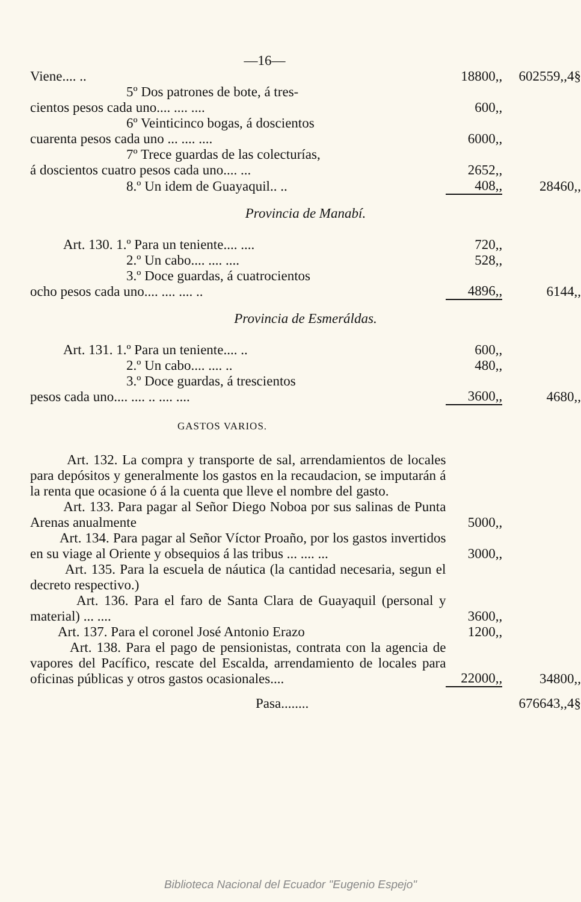—16—
| Viene.... .. | 18800,, | 602559,,4§ |
| 5º Dos patrones de bote, á tres- cientos pesos cada uno.... .... .... | 600,, | |
| 6º Veinticinco bogas, á doscientos cuarenta pesos cada uno ... .... .... | 6000,, | |
| 7º Trece guardas de las colecturías, á doscientos cuatro pesos cada uno.... ... | 2652,, | |
| 8.º Un idem de Guayaquil.. .. | 408,, | 28460,, |
| Provincia de Manabí. | | |
| Art. 130. 1.º Para un teniente.... .... | 720,, | |
| 2.º Un cabo.... .... .... | 528,, | |
| 3.º Doce guardas, á cuatrocientos ocho pesos cada uno.... .... .... .. | 4896,, | 6144,, |
| Provincia de Esmeráldas. | | |
| Art. 131. 1.º Para un teniente.... .. | 600,, | |
| 2.º Un cabo.... .... .. | 480,, | |
| 3.º Doce guardas, á trescientos pesos cada uno.... .... .. .... .... | 3600,, | 4680,, |
| GASTOS VARIOS. | | |
| Art. 132. La compra y transporte de sal, arrendamientos de locales para depósitos y generalmente los gastos en la recaudacion, se imputarán á la renta que ocasione ó á la cuenta que lleve el nombre del gasto. | | |
| Art. 133. Para pagar al Señor Diego Noboa por sus salinas de Punta Arenas anualmente | 5000,, | |
| Art. 134. Para pagar al Señor Víctor Proaño, por los gastos invertidos en su viage al Oriente y obsequios á las tribus ... .... ... | 3000,, | |
| Art. 135. Para la escuela de náutica (la cantidad necesaria, segun el decreto respectivo.) | | |
| Art. 136. Para el faro de Santa Clara de Guayaquil (personal y material) ... .... | 3600,, | |
| Art. 137. Para el coronel José Antonio Erazo | 1200,, | |
| Art. 138. Para el pago de pensionistas, contrata con la agencia de vapores del Pacífico, rescate del Escalda, arrendamiento de locales para oficinas públicas y otros gastos ocasionales.... | 22000,, | 34800,, |
| Pasa........ | | 676643,,4§ |
Biblioteca Nacional del Ecuador "Eugenio Espejo"